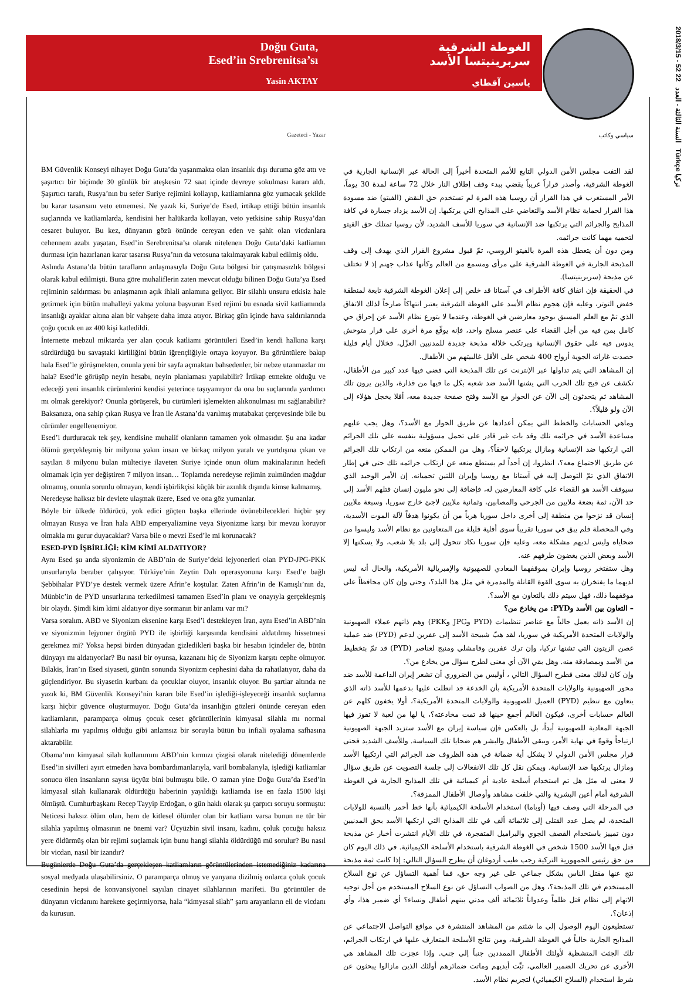2018/3/15 - 52 السنة الثالثة - العدد 22 Türkçe تركيا
Doğu Guta,
Esed’in Srebrenitsa’sı
Yasin AKTAY
الغوطة الشرقية
سربرينيتسا الأسد
ياسين آقطاي
Gazeteci - Yazar
BM Güvenlik Konseyi nihayet Doğu Guta’da yaşanmakta olan insanlık dışı duruma göz attı ve şaşırtıcı bir biçimde 30 günlük bir ateşkesin 72 saat içinde devreye sokulması kararı aldı. Şaşırtıcı tarafı, Rusya’nın bu sefer Suriye rejimini kollayıp, katliamlarına göz yumacak şekilde bu karar tasarısını veto etmemesi. Ne yazık ki, Suriye’de Esed, irtikap ettiği bütün insanlık suçlarında ve katliamlarda, kendisini her halükarda kollayan, veto yetkisine sahip Rusya’dan cesaret buluyor. Bu kez, dünyanın gözü önünde cereyan eden ve şahit olan vicdanlara cehennem azabı yaşatan, Esed’in Serebrenitsa’sı olarak nitelenen Doğu Guta’daki katliamın durması için hazırlanan karar tasarısı Rusya’nın da vetosuna takılmayarak kabul edilmiş oldu.
Aslında Astana’da bütün tarafların anlaşmasıyla Doğu Guta bölgesi bir çatışmasızlık bölgesi olarak kabul edilmişti. Buna göre muhaliflerin zaten mevcut olduğu bilinen Doğu Guta’ya Esed rejiminin saldırması bu anlaşmanın açık ihlali anlamına geliyor. Bir silahlı unsuru etkisiz hale getirmek için bütün mahalleyi yakma yoluna başvuran Esed rejimi bu esnada sivil katliamında insanlığı ayaklar altına alan bir vahşete daha imza atıyor. Birkaç gün içinde hava saldırılarında çoğu çocuk en az 400 kişi katledildi.
İnternette mebzul miktarda yer alan çocuk katliamı görüntüleri Esed’in kendi halkına karşı sürdürdüğü bu savaştaki kirliliğini bütün iğrençliğiyle ortaya koyuyor. Bu görüntülere bakıp hala Esed’le görüşmekten, onunla yeni bir sayfa açmaktan bahsedenler, bir nebze utanmazlar mı hala? Esed’le görüşüp neyin hesabı, neyin planlaması yapılabilir? İrtikap etmekte olduğu ve edeceği yeni insanlık cürümlerini kendisi yeterince taşıyamıyor da ona bu suçlarında yardımcı mı olmak gerekiyor? Onunla görüşerek, bu cürümleri işlemekten alıkonulması mı sağlanabilir? Baksanıza, ona sahip çıkan Rusya ve İran ile Astana’da varılmış mutabakat çerçevesinde bile bu cürümler engellenemiyor.
Esed’i durduracak tek şey, kendisine muhalif olanların tamamen yok olmasıdır. Şu ana kadar ölümü gerçekleşmiş bir milyona yakın insan ve birkaç milyon yaralı ve yurtdışına çıkan ve sayıları 8 milyonu bulan mülteciye ilaveten Suriye içinde onun ölüm makinalarının hedefi olmamak için yer değiştiren 7 milyon insan… Toplamda neredeyse rejimin zulmünden mağdur olmamış, onunla sorunlu olmayan, kendi işbirlikçisi küçük bir azınlık dışında kimse kalmamış.
Neredeyse halksız bir devlete ulaşmak üzere, Esed ve ona göz yumanlar.
Böyle bir ülkede öldürücü, yok edici güçten başka ellerinde övünebilecekleri hiçbir şey olmayan Rusya ve İran hala ABD emperyalizmine veya Siyonizme karşı bir mevzu koruyor olmakla mı gurur duyacaklar? Varsa bile o mevzi Esed’le mi korunacak?
ESED-PYD İŞBİRLİĞİ: KİM KİMİ ALDATIYOR?
Aynı Esed şu anda siyonizmin de ABD’nin de Suriye’deki lejyonerleri olan PYD-JPG-PKK unsurlarıyla beraber çalışıyor. Türkiye’nin Zeytin Dalı operasyonuna karşı Esed’e bağlı Şebbihalar PYD’ye destek vermek üzere Afrin’e koştular. Zaten Afrin’in de Kamışlı’nın da, Münbic’in de PYD unsurlarına terkedilmesi tamamen Esed’in planı ve onayıyla gerçekleşmiş bir olaydı. Şimdi kim kimi aldatıyor diye sormanın bir anlamı var mı?
Varsa soralım. ABD ve Siyonizm eksenine karşı Esed’i destekleyen İran, aynı Esed’in ABD’nin ve siyonizmin lejyoner örgütü PYD ile işbirliği karşısında kendisini aldatılmış hissetmesi gerekmez mi? Yoksa hepsi birden dünyadan gizledikleri başka bir hesabın içindeler de, bütün dünyayı mı aldatıyorlar? Bu nasıl bir oyunsa, kazananı hiç de Siyonizm karşıtı cephe olmuyor. Bilakis, İran’ın Esed siyaseti, günün sonunda Siyonizm cephesini daha da rahatlatıyor, daha da güçlendiriyor. Bu siyasetin kurbanı da çocuklar oluyor, insanlık oluyor. Bu şartlar altında ne yazık ki, BM Güvenlik Konseyi’nin kararı bile Esed’in işlediği-işleyeceği insanlık suçlarına karşı hiçbir güvence oluşturmuyor. Doğu Guta’da insanlığın gözleri önünde cereyan eden katliamların, paramparça olmuş çocuk ceset görüntülerinin kimyasal silahla mı normal silahlarla mı yapılmış olduğu gibi anlamsız bir soruyla bütün bu infiali oyalama safhasına aktarabilir.
Obama’nın kimyasal silah kullanımını ABD’nin kırmızı çizgisi olarak nitelediği dönemlerde Esed’in sivilleri ayırt etmeden hava bombardımanlarıyla, varil bombalarıyla, işlediği katliamlar sonucu ölen insanların sayısı üçyüz bini bulmuştu bile. O zaman yine Doğu Guta’da Esed’in kimyasal silah kullanarak öldürdüğü haberinin yayıldığı katliamda ise en fazla 1500 kişi ölmüştü. Cumhurbaşkanı Recep Tayyip Erdoğan, o gün haklı olarak şu çarpıcı soruyu sormuştu: Neticesi haksız ölüm olan, hem de kitlesel ölümler olan bir katliam varsa bunun ne tür bir silahla yapılmış olmasının ne önemi var? Üçyüzbin sivil insanı, kadını, çoluk çocuğu haksız yere öldürmüş olan bir rejimi suçlamak için bunu hangi silahla öldürdüğü mü sorulur? Bu nasıl bir vicdan, nasıl bir izandır?
Bugünlerde Doğu Guta’da gerçekleşen katliamların görüntülerinden istemediğiniz kadarına sosyal medyada ulaşabilirsiniz. O paramparça olmuş ve yanyana dizilmiş onlarca çoluk çocuk cesedinin hepsi de konvansiyonel sayılan cinayet silahlarının marifeti. Bu görüntüler de dünyanın vicdanını harekete geçirmiyorsa, hala “kimyasal silah” şartı arayanların eli de vicdanı da kurusun.
سياسي وكاتب
لقد التفت مجلس الأمن الدولي التابع للأمم المتحدة أخيراً إلى الحالة غير الإنسانية الجارية في الغوطة الشرقية، وأصدر قراراً غريباً يقضي ببدء وقف إطلاق النار خلال 72 ساعة لمدة 30 يوماً، الأمر المستغرب في هذا القرار أن روسيا هذه المرة لم تستخدم حق النقض (الفيتو) ضد مسودة هذا القرار لحماية نظام الأسد والتغاضي على المذابح التي يرتكبها. إن الأسد يزداد جسارة في كافة المذابح والجرائم التي يرتكبها ضد الإنسانية في سوريا للأسف الشديد، لأن روسيا تمتلك حق الفيتو لتحميه مهما كانت جرائمه.
ومن دون أن يتعطل هذه المرة بالفيتو الروسي، تمّ قبول مشروع القرار الذي يهدف إلى وقف المذبحة الجارية في الغوطة الشرقية على مرأى ومسمع من العالم وكأنها عذاب جهنم إذ لا تختلف عن مذبحة (سربرينيتسا).
في الحقيقة فإن اتفاق كافة الأطراف في آستانا قد خلص إلى إعلان الغوطة الشرقية تابعة لمنطقة خفض التوتر، وعليه فإن هجوم نظام الأسد على الغوطة الشرقية يعتبر انتهاكاً صارخاً لذلك الاتفاق الذي تمّ مع العلم المسبق بوجود معارضين في الغوطة، وعندما لا يتورع نظام الأسد عن إحراق حي كامل بمن فيه من أجل القضاء على عنصر مسلح واحد، فإنه يوقّع مرة أخرى على قرار متوحش يدوس فيه على حقوق الإنسانية ويرتكب خلاله مذبحة جديدة للمدنيين العزّل، فخلال أيام قليلة حصدت غاراته الجوية أرواح 400 شخص على الأقل غالبيتهم من الأطفال.
إن المشاهد التي يتم تداولها عبر الإنترنت عن تلك المذبحة التي قضى فيها عدد كبير من الأطفال، تكشف عن قبح تلك الحرب التي يشنها الأسد ضد شعبه بكل ما فيها من قذارة، والذين يرون تلك المشاهد ثم يتحدثون إلى الآن عن الحوار مع الأسد وفتح صفحة جديدة معه، أفلا يخجل هؤلاء إلى الآن ولو قليلاً؟.
وماهي الحسابات والخطط التي يمكن أعدادها عن طريق الحوار مع الأسد؟، وهل يجب عليهم مساعدة الأسد في جرائمه تلك وقد بات غير قادر على تحمل مسؤولية بنفسه على تلك الجرائم التي ارتكبها ضد الإنسانية ومازال يرتكبها لاحقاً؟، وهل من الممكن منعه من ارتكاب تلك الجرائم عن طريق الاجتماع معه؟، انظروا، إن أحداً لم يستطع منعه عن ارتكاب جرائمه تلك حتى في إطار الاتفاق الذي تمّ التوصل إليه في آستانا مع روسيا وإيران اللتين تحميانه. إن الأمر الوحيد الذي سيوقف الأسد هو القضاء على كافة المعارضين له، فإضافة إلى نحو مليون إنسان قتلهم الأسد إلى حد الآن، ثمة بضعة ملايين من الجرحى والمصابين، وثمانية ملايين لاجئ خارج سوريا، وسبعة ملايين إنسان قد نزحوا من منطقة إلى أخرى داخل سوريا هرباً من أن يكونوا هدفاً لآلة الموت الأسدية، وفي المحصلة فلم يبق في سوريا تقريباً سوى أقلية قليلة من المتعاونين مع نظام الأسد وليسوا من ضحاياه وليس لديهم مشكلة معه، وعليه فإن سوريا تكاد تتحول إلى بلد بلا شعب، ولا يسكنها إلا الأسد وبعض الذين يغضون طرفهم عنه.
وهل ستفتخر روسيا وإيران بموقفهما المعادي للصهيونية والإمبريالية الأمريكية، والحال أنه ليس لديهما ما يفتخران به سوى القوة القاتلة والمدمرة في مثل هذا البلد؟، وحتى وإن كان محافظاً على موقفهما ذلك، فهل سيتم ذلك بالتعاون مع الأسد؟.
– التعاون بين الأسد وPYD: من يخادع من؟
إن الأسد ذاته يعمل حالياً مع عناصر تنظيمات (PYD وJPG وPKK) وهم ذاتهم عملاء الصهيونية والولايات المتحدة الأمريكية في سوريا، لقد هبّ شبيحة الأسد إلى عفرين لدعم (PYD) ضد عملية غصن الزيتون التي تشنها تركيا، وإن ترك عفرين وقامشلي ومنبج لعناصر (PYD) قد تمّ بتخطيط من الأسد وبمصادقة منه. وهل بقي الآن أي معنى لطرح سؤال من يخادع من؟.
وإن كان لذلك معنى فطرح السؤال التالي ، أوليس من الضروري أن تشعر إيران الداعمة للأسد ضد محور الصهيونية والولايات المتحدة الأمريكية بأن الخدعة قد انطلت عليها بدعمها للأسد ذاته الذي يتعاون مع تنظيم (PYD) العميل للصهيونية والولايات المتحدة الأمريكية؟، أولا يخفون كلهم عن العالم حسابات أخرى، فيكون العالم أجمع حينها قد تمت مخادعته؟، يا لها من لعبة لا تفوز فيها الجبهة المعادية للصهيونية أبداً، بل بالعكس فإن سياسة إيران مع الأسد ستزيد الجبهة الصهيونية ارتياحاً وقوةً في نهاية الأمر، ويبقى الأطفال والبشر هم ضحايا تلك السياسة. وللأسف الشديد فحتى قرار مجلس الأمن الدولي لا يشكل أية ضمانة في هذه الظروف ضد الجرائم التي ارتكبها الأسد ومازال يرتكبها ضد الإنسانية. ويمكن نقل كل تلك الانفعالات إلى جلسة التصويت عن طريق سؤال لا معنى له مثل هل تم استخدام أسلحة عادية أم كيميائية في تلك المذابح الجارية في الغوطة الشرقية أمام أعين البشرية والتي خلفت مشاهد وأوصال الأطفال الممزقة؟.
في المرحلة التي وصف فيها (أوباما) استخدام الأسلحة الكيميائية بأنها خط أحمر بالنسبة للولايات المتحدة، لم يصل عدد القتلى إلى ثلاثمائة ألف في تلك المذابح التي ارتكبها الأسد بحق المدنيين دون تمييز باستخدام القصف الجوي والبراميل المتفجرة، في تلك الأيام انتشرت أخبار عن مذبحة قتل فيها الأسد 1500 شخص في الغوطة الشرقية باستخدام الأسلحة الكيميائية. في ذلك اليوم كان من حق رئيس الجمهورية التركية رجب طيب أردوغان أن يطرح السؤال التالي: إذا كانت ثمة مذبحة نتج عنها مقتل الناس بشكل جماعي على غير وجه حق، فما أهمية التساؤل عن نوع السلاح المستخدم في تلك المذبحة؟، وهل من الصواب التساؤل عن نوع السلاح المستخدم من أجل توجيه الاتهام إلى نظام قتل ظلماً وعدواناً ثلاثمائة ألف مدني بينهم أطفال ونساء؟ أي ضمير هذا، وأي إذعان؟.
تستطيعون اليوم الوصول إلى ما شئتم من المشاهد المنتشرة في مواقع التواصل الاجتماعي عن المذابح الجارية حالياً في الغوطة الشرقية، ومن نتائج الأسلحة المتعارف عليها في ارتكاب الجرائم، تلك الجثث المتشظية لأولئك الأطفال الممددين جنباً إلى جنب. وإذا عجزت تلك المشاهد هي الأخرى عن تحريك الضمير العالمي، تبَّت أيديهم وماتت ضمائرهم أولئك الذين مازالوا يبحثون عن شرط استخدام (السلاح الكيميائي) لتجريم نظام الأسد.